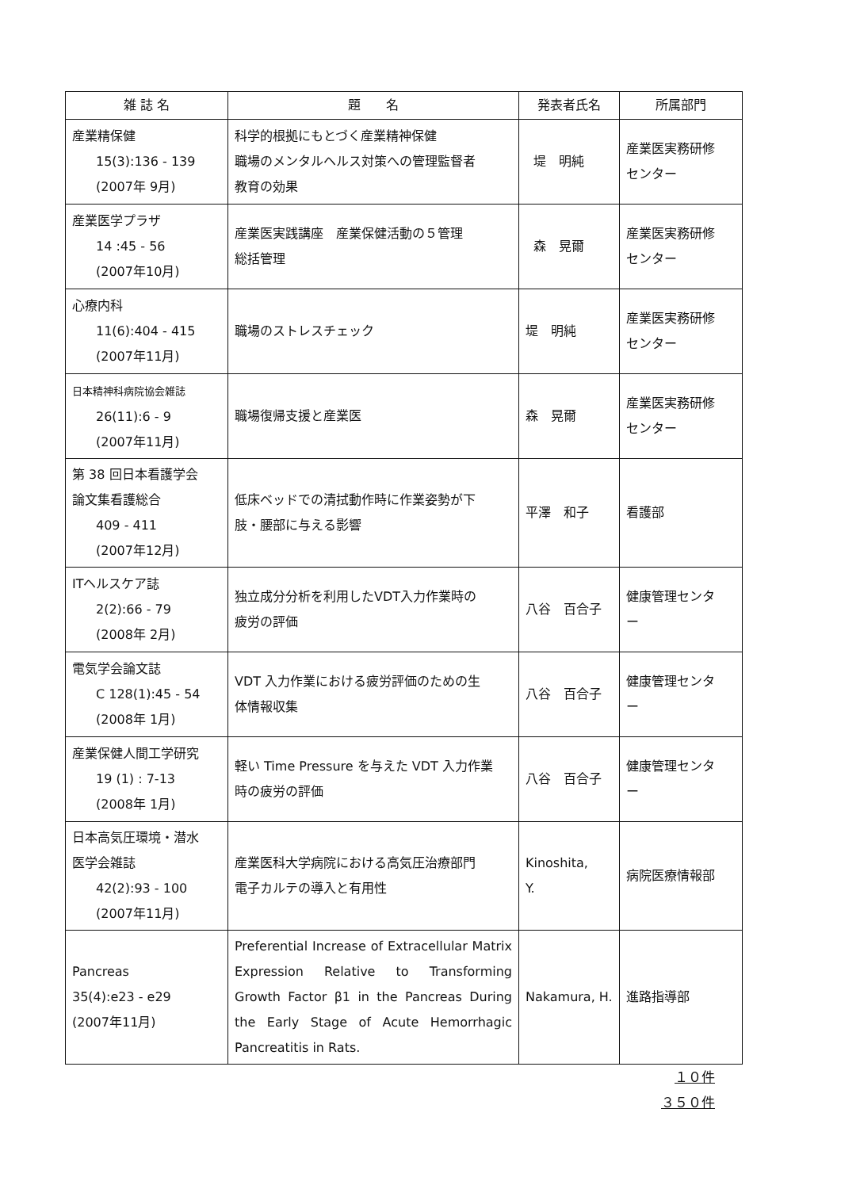| 雑 誌 名 | 題 名 | 発表者氏名 | 所属部門 |
| --- | --- | --- | --- |
| 産業精保健 15(3):136 - 139 (2007年 9月) | 科学的根拠にもとづく産業精神保健 職場のメンタルヘルス対策への管理監督者 教育の効果 | 堤 明純 | 産業医実務研修 センター |
| 産業医学プラザ 14 :45 - 56 (2007年10月) | 産業医実践講座 産業保健活動の５管理 総括管理 | 森 晃爾 | 産業医実務研修 センター |
| 心療内科 11(6):404 - 415 (2007年11月) | 職場のストレスチェック | 堤 明純 | 産業医実務研修 センター |
| 日本精神科病院協会雑誌 26(11):6 - 9 (2007年11月) | 職場復帰支援と産業医 | 森 晃爾 | 産業医実務研修 センター |
| 第 38 回日本看護学会 論文集看護総合 409 - 411 (2007年12月) | 低床ベッドでの清拭動作時に作業姿勢が下 肢・腰部に与える影響 | 平澤 和子 | 看護部 |
| ITヘルスケア誌 2(2):66 - 79 (2008年 2月) | 独立成分分析を利用したVDT入力作業時の 疲労の評価 | 八谷 百合子 | 健康管理センタ ー |
| 電気学会論文誌 C 128(1):45 - 54 (2008年 1月) | VDT 入力作業における疲労評価のための生 体情報収集 | 八谷 百合子 | 健康管理センタ ー |
| 産業保健人間工学研究 19 (1) : 7-13 (2008年 1月) | 軽い Time Pressure を与えた VDT 入力作業 時の疲労の評価 | 八谷 百合子 | 健康管理センタ ー |
| 日本高気圧環境・潜水 医学会雑誌 42(2):93 - 100 (2007年11月) | 産業医科大学病院における高気圧治療部門 電子カルテの導入と有用性 | Kinoshita, Y. | 病院医療情報部 |
| Pancreas 35(4):e23 - e29 (2007年11月) | Preferential Increase of Extracellular Matrix Expression Relative to Transforming Growth Factor β1 in the Pancreas During the Early Stage of Acute Hemorrhagic Pancreatitis in Rats. | Nakamura, H. | 進路指導部 |
１０件
３５０件